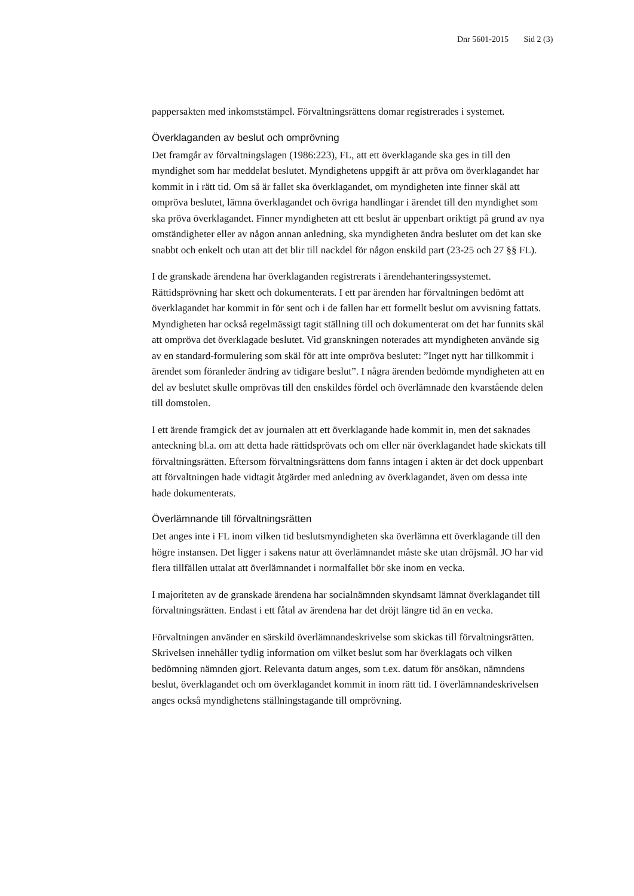Dnr 5601-2015 Sid 2 (3)
pappersakten med inkomststämpel. Förvaltningsrättens domar registrerades i systemet.
Överklaganden av beslut och omprövning
Det framgår av förvaltningslagen (1986:223), FL, att ett överklagande ska ges in till den myndighet som har meddelat beslutet. Myndighetens uppgift är att pröva om överklagandet har kommit in i rätt tid. Om så är fallet ska överklagandet, om myndigheten inte finner skäl att ompröva beslutet, lämna överklagandet och övriga handlingar i ärendet till den myndighet som ska pröva överklagandet. Finner myndigheten att ett beslut är uppenbart oriktigt på grund av nya omständigheter eller av någon annan anledning, ska myndigheten ändra beslutet om det kan ske snabbt och enkelt och utan att det blir till nackdel för någon enskild part (23-25 och 27 §§ FL).
I de granskade ärendena har överklaganden registrerats i ärendehanteringssystemet. Rättidsprövning har skett och dokumenterats. I ett par ärenden har förvaltningen bedömt att överklagandet har kommit in för sent och i de fallen har ett formellt beslut om avvisning fattats. Myndigheten har också regelmässigt tagit ställning till och dokumenterat om det har funnits skäl att ompröva det överklagade beslutet. Vid granskningen noterades att myndigheten använde sig av en standard-formulering som skäl för att inte ompröva beslutet: ”Inget nytt har tillkommit i ärendet som föranleder ändring av tidigare beslut”. I några ärenden bedömde myndigheten att en del av beslutet skulle omprövas till den enskildes fördel och överlämnade den kvarstående delen till domstolen.
I ett ärende framgick det av journalen att ett överklagande hade kommit in, men det saknades anteckning bl.a. om att detta hade rättidsprövats och om eller när överklagandet hade skickats till förvaltningsrätten. Eftersom förvaltningsrättens dom fanns intagen i akten är det dock uppenbart att förvaltningen hade vidtagit åtgärder med anledning av överklagandet, även om dessa inte hade dokumenterats.
Överlämnande till förvaltningsrätten
Det anges inte i FL inom vilken tid beslutsmyndigheten ska överlämna ett överklagande till den högre instansen. Det ligger i sakens natur att överlämnandet måste ske utan dröjsmål. JO har vid flera tillfällen uttalat att överlämnandet i normalfallet bör ske inom en vecka.
I majoriteten av de granskade ärendena har socialnämnden skyndsamt lämnat överklagandet till förvaltningsrätten. Endast i ett fåtal av ärendena har det dröjt längre tid än en vecka.
Förvaltningen använder en särskild överlämnandeskrivelse som skickas till förvaltningsrätten. Skrivelsen innehåller tydlig information om vilket beslut som har överklagats och vilken bedömning nämnden gjort. Relevanta datum anges, som t.ex. datum för ansökan, nämndens beslut, överklagandet och om överklagandet kommit in inom rätt tid. I överlämnandeskrivelsen anges också myndighetens ställningstagande till omprövning.